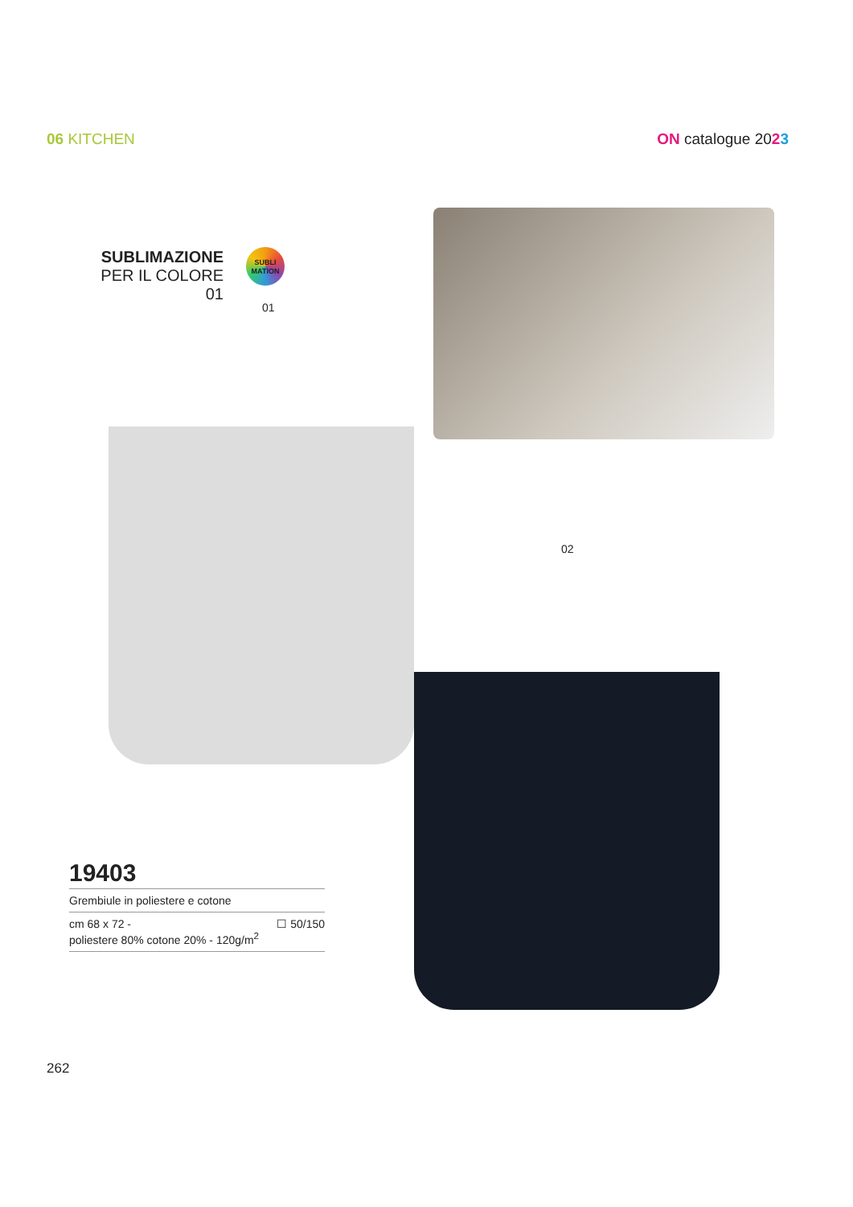06 KITCHEN ON catalogue 2023
SUBLIMAZIONE
PER IL COLORE 01
SUBLI
MATION
01
02
19403
Grembiule in poliestere e cotone
cm 68 x 72 -
poliestere 80% cotone 20% - 120g/m<sup>2</sup>
☐ 50/150
262